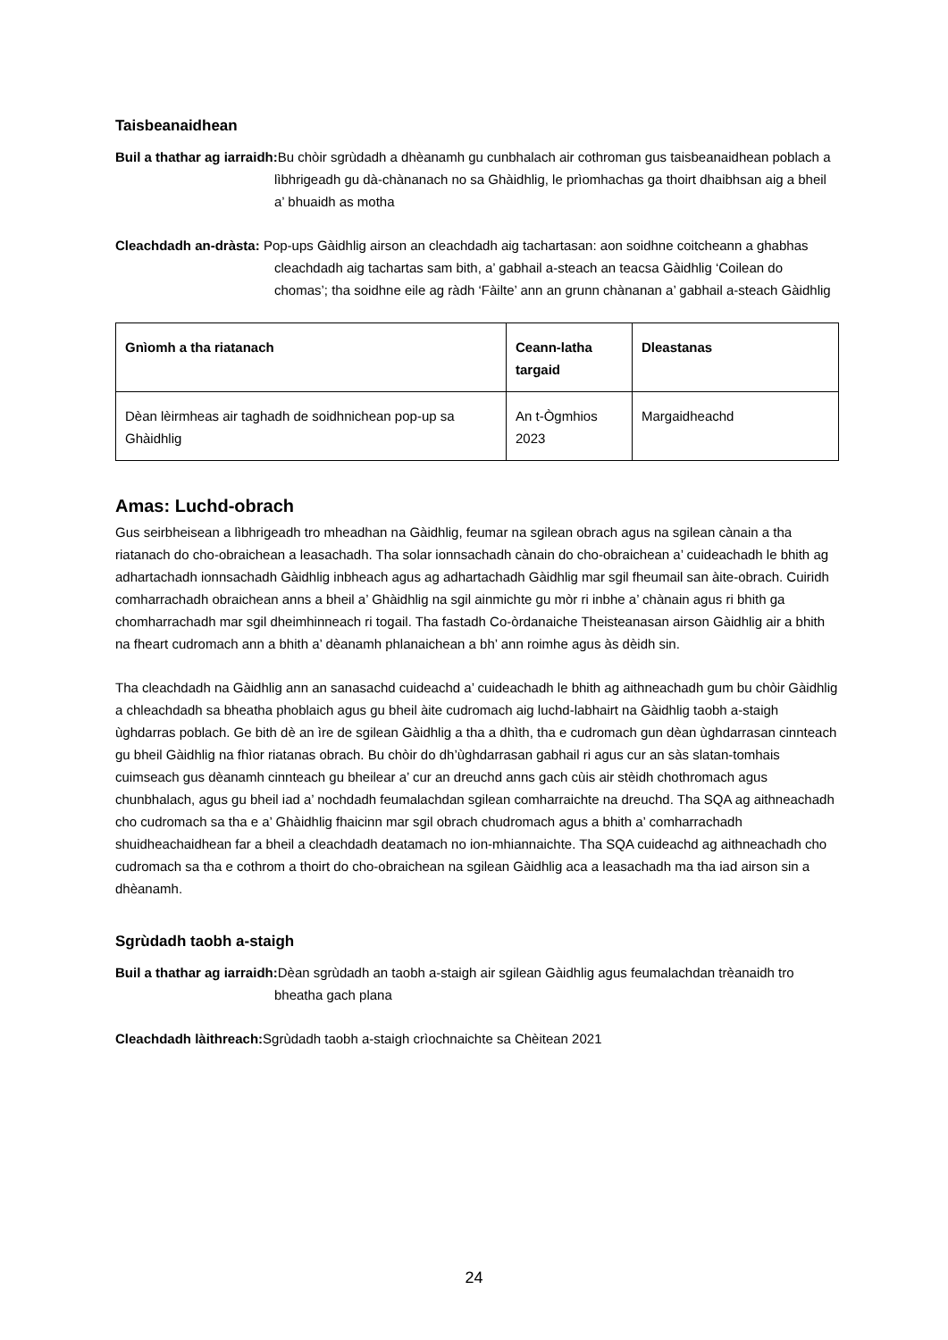Taisbeanaidhean
Buil a thathar ag iarraidh: Bu chòir sgrùdadh a dhèanamh gu cunbhalach air cothroman gus taisbeanaidhean poblach a lìbhrigeadh gu dà-chànanach no sa Ghàidhlig, le prìomhachas ga thoirt dhaibhsan aig a bheil a’ bhuaidh as motha
Cleachdadh an-dràsta: Pop-ups Gàidhlig airson an cleachdadh aig tachartasan: aon soidhne coitcheann a ghabhas cleachdadh aig tachartas sam bith, a’ gabhail a-steach an teacsa Gàidhlig ‘Coilean do chomas’; tha soidhne eile ag ràdh ‘Fàilte’ ann an grunn chànanan a’ gabhail a-steach Gàidhlig
| Gnìomh a tha riatanach | Ceann-latha targaid | Dleastanas |
| --- | --- | --- |
| Dèan lèirmheas air taghadh de soidhnichean pop-up sa Ghàidhlig | An t-Ògmhios 2023 | Margaidheachd |
Amas: Luchd-obrach
Gus seirbheisean a lìbhrigeadh tro mheadhan na Gàidhlig, feumar na sgilean obrach agus na sgilean cànain a tha riatanach do cho-obraichean a leasachadh. Tha solar ionnsachadh cànain do cho-obraichean a’ cuideachadh le bhith ag adhartachadh ionnsachadh Gàidhlig inbheach agus ag adhartachadh Gàidhlig mar sgil fheumail san àite-obrach. Cuiridh comharrachadh obraichean anns a bheil a’ Ghàidhlig na sgil ainmichte gu mòr ri inbhe a’ chànain agus ri bhith ga chomharrachadh mar sgil dheimhinneach ri togail. Tha fastadh Co-òrdanaiche Theisteanasan airson Gàidhlig air a bhith na fheart cudromach ann a bhith a’ dèanamh phlanaichean a bh’ ann roimhe agus às dèidh sin.
Tha cleachdadh na Gàidhlig ann an sanasachd cuideachd a’ cuideachadh le bhith ag aithneachadh gum bu chòir Gàidhlig a chleachdadh sa bheatha phoblaich agus gu bheil àite cudromach aig luchd-labhairt na Gàidhlig taobh a-staigh ùghdarras poblach. Ge bith dè an ìre de sgilean Gàidhlig a tha a dhìth, tha e cudromach gun dèan ùghdarrasan cinnteach gu bheil Gàidhlig na fhìor riatanas obrach. Bu chòir do dh’ùghdarrasan gabhail ri agus cur an sàs slatan-tomhais cuimseach gus dèanamh cinnteach gu bheilear a’ cur an dreuchd anns gach cùis air stèidh chothromach agus chunbhalach, agus gu bheil iad a’ nochdadh feumalachdan sgilean comharraichte na dreuchd. Tha SQA ag aithneachadh cho cudromach sa tha e a’ Ghàidhlig fhaicinn mar sgil obrach chudromach agus a bhith a’ comharrachadh shuidheachaidhean far a bheil a cleachdadh deatamach no ion-mhiannaichte. Tha SQA cuideachd ag aithneachadh cho cudromach sa tha e cothrom a thoirt do cho-obraichean na sgilean Gàidhlig aca a leasachadh ma tha iad airson sin a dhèanamh.
Sgrùdadh taobh a-staigh
Buil a thathar ag iarraidh: Dèan sgrùdadh an taobh a-staigh air sgilean Gàidhlig agus feumalachdan trèanaidh tro bheatha gach plana
Cleachdadh làithreach: Sgrùdadh taobh a-staigh crìochnaichte sa Chèitean 2021
24